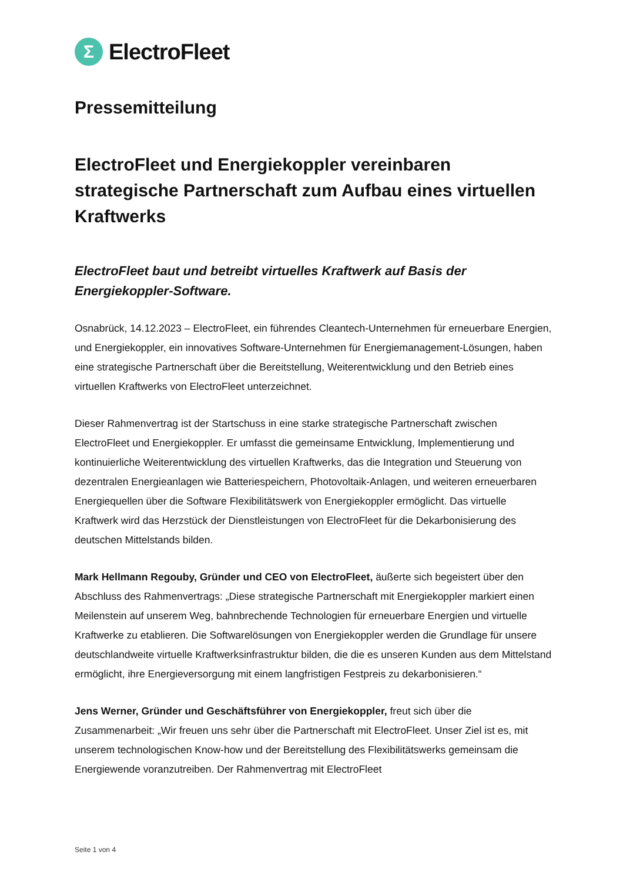Σ
ElectroFleet
Pressemitteilung
ElectroFleet und Energiekoppler vereinbaren strategische Partnerschaft zum Aufbau eines virtuellen Kraftwerks
ElectroFleet baut und betreibt virtuelles Kraftwerk auf Basis der Energiekoppler-Software.
Osnabrück, 14.12.2023 – ElectroFleet, ein führendes Cleantech-Unternehmen für erneuerbare Energien, und Energiekoppler, ein innovatives Software-Unternehmen für Energiemanagement-Lösungen, haben eine strategische Partnerschaft über die Bereitstellung, Weiterentwicklung und den Betrieb eines virtuellen Kraftwerks von ElectroFleet unterzeichnet.
Dieser Rahmenvertrag ist der Startschuss in eine starke strategische Partnerschaft zwischen ElectroFleet und Energiekoppler. Er umfasst die gemeinsame Entwicklung, Implementierung und kontinuierliche Weiterentwicklung des virtuellen Kraftwerks, das die Integration und Steuerung von dezentralen Energieanlagen wie Batteriespeichern, Photovoltaik-Anlagen, und weiteren erneuerbaren Energiequellen über die Software Flexibilitätswerk von Energiekoppler ermöglicht. Das virtuelle Kraftwerk wird das Herzstück der Dienstleistungen von ElectroFleet für die Dekarbonisierung des deutschen Mittelstands bilden.
Mark Hellmann Regouby, Gründer und CEO von ElectroFleet, äußerte sich begeistert über den Abschluss des Rahmenvertrags: „Diese strategische Partnerschaft mit Energiekoppler markiert einen Meilenstein auf unserem Weg, bahnbrechende Technologien für erneuerbare Energien und virtuelle Kraftwerke zu etablieren. Die Softwarelösungen von Energiekoppler werden die Grundlage für unsere deutschlandweite virtuelle Kraftwerksinfrastruktur bilden, die die es unseren Kunden aus dem Mittelstand ermöglicht, ihre Energieversorgung mit einem langfristigen Festpreis zu dekarbonisieren.“
Jens Werner, Gründer und Geschäftsführer von Energiekoppler, freut sich über die Zusammenarbeit: „Wir freuen uns sehr über die Partnerschaft mit ElectroFleet. Unser Ziel ist es, mit unserem technologischen Know-how und der Bereitstellung des Flexibilitätswerks gemeinsam die Energiewende voranzutreiben. Der Rahmenvertrag mit ElectroFleet
Seite 1 von 4